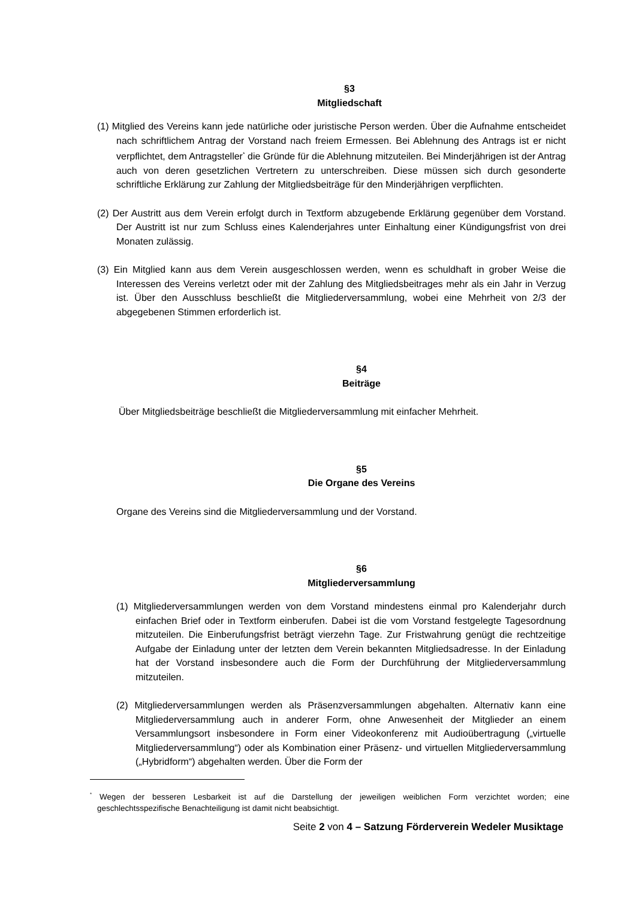§3
Mitgliedschaft
(1) Mitglied des Vereins kann jede natürliche oder juristische Person werden. Über die Aufnahme entscheidet nach schriftlichem Antrag der Vorstand nach freiem Ermessen. Bei Ablehnung des Antrags ist er nicht verpflichtet, dem Antragsteller<sup>*</sup> die Gründe für die Ablehnung mitzuteilen. Bei Minderjährigen ist der Antrag auch von deren gesetzlichen Vertretern zu unterschreiben. Diese müssen sich durch gesonderte schriftliche Erklärung zur Zahlung der Mitgliedsbeiträge für den Minderjährigen verpflichten.
(2) Der Austritt aus dem Verein erfolgt durch in Textform abzugebende Erklärung gegenüber dem Vorstand. Der Austritt ist nur zum Schluss eines Kalenderjahres unter Einhaltung einer Kündigungsfrist von drei Monaten zulässig.
(3) Ein Mitglied kann aus dem Verein ausgeschlossen werden, wenn es schuldhaft in grober Weise die Interessen des Vereins verletzt oder mit der Zahlung des Mitgliedsbeitrages mehr als ein Jahr in Verzug ist. Über den Ausschluss beschließt die Mitgliederversammlung, wobei eine Mehrheit von 2/3 der abgegebenen Stimmen erforderlich ist.
§4
Beiträge
Über Mitgliedsbeiträge beschließt die Mitgliederversammlung mit einfacher Mehrheit.
§5
Die Organe des Vereins
Organe des Vereins sind die Mitgliederversammlung und der Vorstand.
§6
Mitgliederversammlung
(1) Mitgliederversammlungen werden von dem Vorstand mindestens einmal pro Kalenderjahr durch einfachen Brief oder in Textform einberufen. Dabei ist die vom Vorstand festgelegte Tagesordnung mitzuteilen. Die Einberufungsfrist beträgt vierzehn Tage. Zur Fristwahrung genügt die rechtzeitige Aufgabe der Einladung unter der letzten dem Verein bekannten Mitgliedsadresse. In der Einladung hat der Vorstand insbesondere auch die Form der Durchführung der Mitgliederversammlung mitzuteilen.
(2) Mitgliederversammlungen werden als Präsenzversammlungen abgehalten. Alternativ kann eine Mitgliederversammlung auch in anderer Form, ohne Anwesenheit der Mitglieder an einem Versammlungsort insbesondere in Form einer Videokonferenz mit Audioübertragung („virtuelle Mitgliederversammlung“) oder als Kombination einer Präsenz- und virtuellen Mitgliederversammlung („Hybridform“) abgehalten werden. Über die Form der
<sup>*</sup> Wegen der besseren Lesbarkeit ist auf die Darstellung der jeweiligen weiblichen Form verzichtet worden; eine geschlechtsspezifische Benachteiligung ist damit nicht beabsichtigt.
Seite 2 von 4 – Satzung Förderverein Wedeler Musiktage